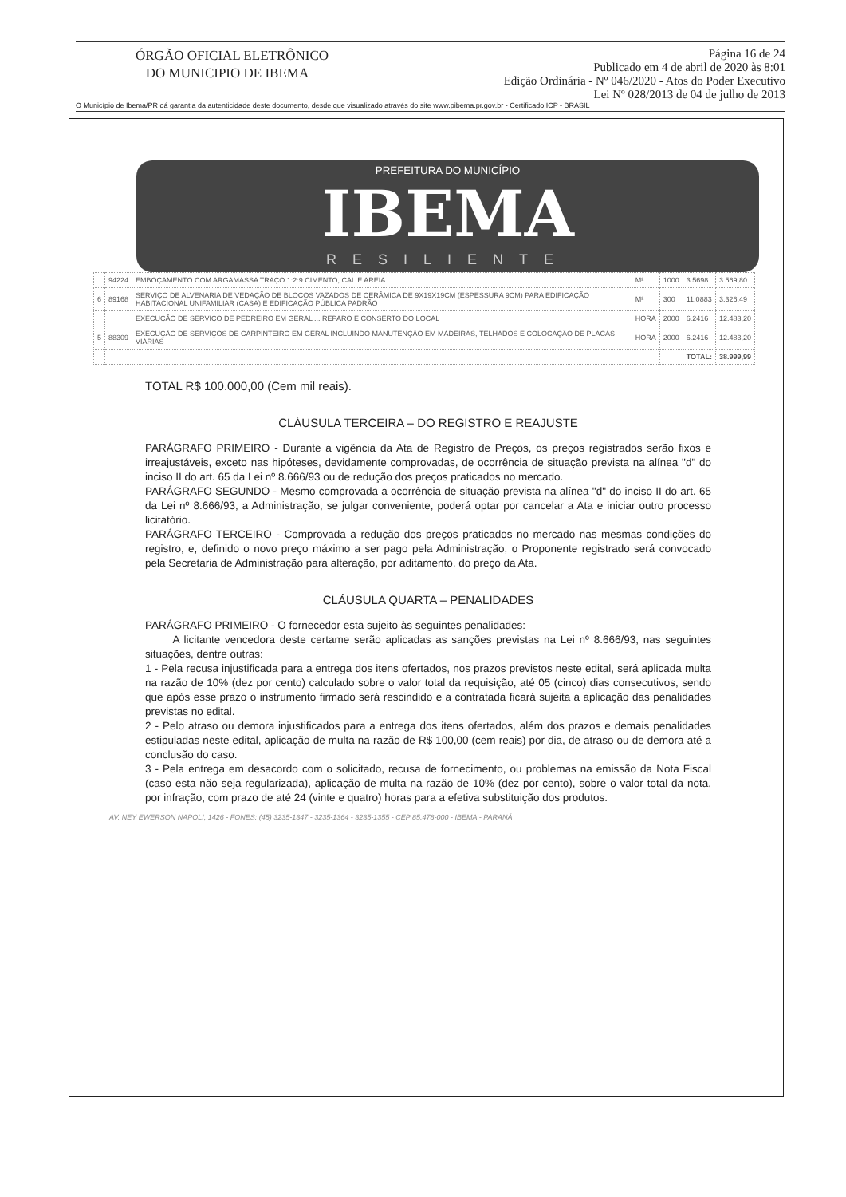ÓRGÃO OFICIAL ELETRÔNICO
DO MUNICIPIO DE IBEMA
Página 16 de 24
Publicado em 4 de abril de 2020 às 8:01
Edição Ordinária - Nº 046/2020 - Atos do Poder Executivo
Lei Nº 028/2013 de 04 de julho de 2013
O Município de Ibema/PR dá garantia da autenticidade deste documento, desde que visualizado através do site www.pibema.pr.gov.br - Certificado ICP - BRASIL
PREFEITURA DO MUNICÍPIO
IBEMA
RESILIENTE
| | 94224 | EMBOÇAMENTO COM ARGAMASSA TRAÇO 1:2:9 CIMENTO, CAL E AREIA | M² | 1000 | 3.5698 | 3.569,80 |
| 6 | 89168 | SERVIÇO DE ALVENARIA DE VEDAÇÃO DE BLOCOS VAZADOS DE CERÂMICA DE 9X19X19CM (ESPESSURA 9CM) PARA EDIFICAÇÃO HABITACIONAL UNIFAMILIAR (CASA) E EDIFICAÇÃO PÚBLICA PADRÃO | M² | 300 | 11.0883 | 3.326,49 |
| | | EXECUÇÃO DE SERVIÇO DE PEDREIRO EM GERAL ... REPARO E CONSERTO DO LOCAL | HORA | 2000 | 6.2416 | 12.483,20 |
| 5 | 88309 | EXECUÇÃO DE SERVIÇOS DE CARPINTEIRO EM GERAL INCLUINDO MANUTENÇÃO EM MADEIRAS, TELHADOS E COLOCAÇÃO DE PLACAS VIÁRIAS | HORA | 2000 | 6.2416 | 12.483,20 |
| | | | | | TOTAL: | 38.999,99 |
TOTAL R$ 100.000,00 (Cem mil reais).
CLÁUSULA TERCEIRA – DO REGISTRO E REAJUSTE
PARÁGRAFO PRIMEIRO - Durante a vigência da Ata de Registro de Preços, os preços registrados serão fixos e irreajustáveis, exceto nas hipóteses, devidamente comprovadas, de ocorrência de situação prevista na alínea "d" do inciso II do art. 65 da Lei nº 8.666/93 ou de redução dos preços praticados no mercado.
PARÁGRAFO SEGUNDO - Mesmo comprovada a ocorrência de situação prevista na alínea "d" do inciso II do art. 65 da Lei nº 8.666/93, a Administração, se julgar conveniente, poderá optar por cancelar a Ata e iniciar outro processo licitatório.
PARÁGRAFO TERCEIRO - Comprovada a redução dos preços praticados no mercado nas mesmas condições do registro, e, definido o novo preço máximo a ser pago pela Administração, o Proponente registrado será convocado pela Secretaria de Administração para alteração, por aditamento, do preço da Ata.
CLÁUSULA QUARTA – PENALIDADES
PARÁGRAFO PRIMEIRO - O fornecedor esta sujeito às seguintes penalidades:
A licitante vencedora deste certame serão aplicadas as sanções previstas na Lei nº 8.666/93, nas seguintes situações, dentre outras:
1 - Pela recusa injustificada para a entrega dos itens ofertados, nos prazos previstos neste edital, será aplicada multa na razão de 10% (dez por cento) calculado sobre o valor total da requisição, até 05 (cinco) dias consecutivos, sendo que após esse prazo o instrumento firmado será rescindido e a contratada ficará sujeita a aplicação das penalidades previstas no edital.
2 - Pelo atraso ou demora injustificados para a entrega dos itens ofertados, além dos prazos e demais penalidades estipuladas neste edital, aplicação de multa na razão de R$ 100,00 (cem reais) por dia, de atraso ou de demora até a conclusão do caso.
3 - Pela entrega em desacordo com o solicitado, recusa de fornecimento, ou problemas na emissão da Nota Fiscal (caso esta não seja regularizada), aplicação de multa na razão de 10% (dez por cento), sobre o valor total da nota, por infração, com prazo de até 24 (vinte e quatro) horas para a efetiva substituição dos produtos.
AV. NEY EWERSON NAPOLI, 1426 - FONES: (45) 3235-1347 - 3235-1364 - 3235-1355 - CEP 85.478-000 - IBEMA - PARANÁ